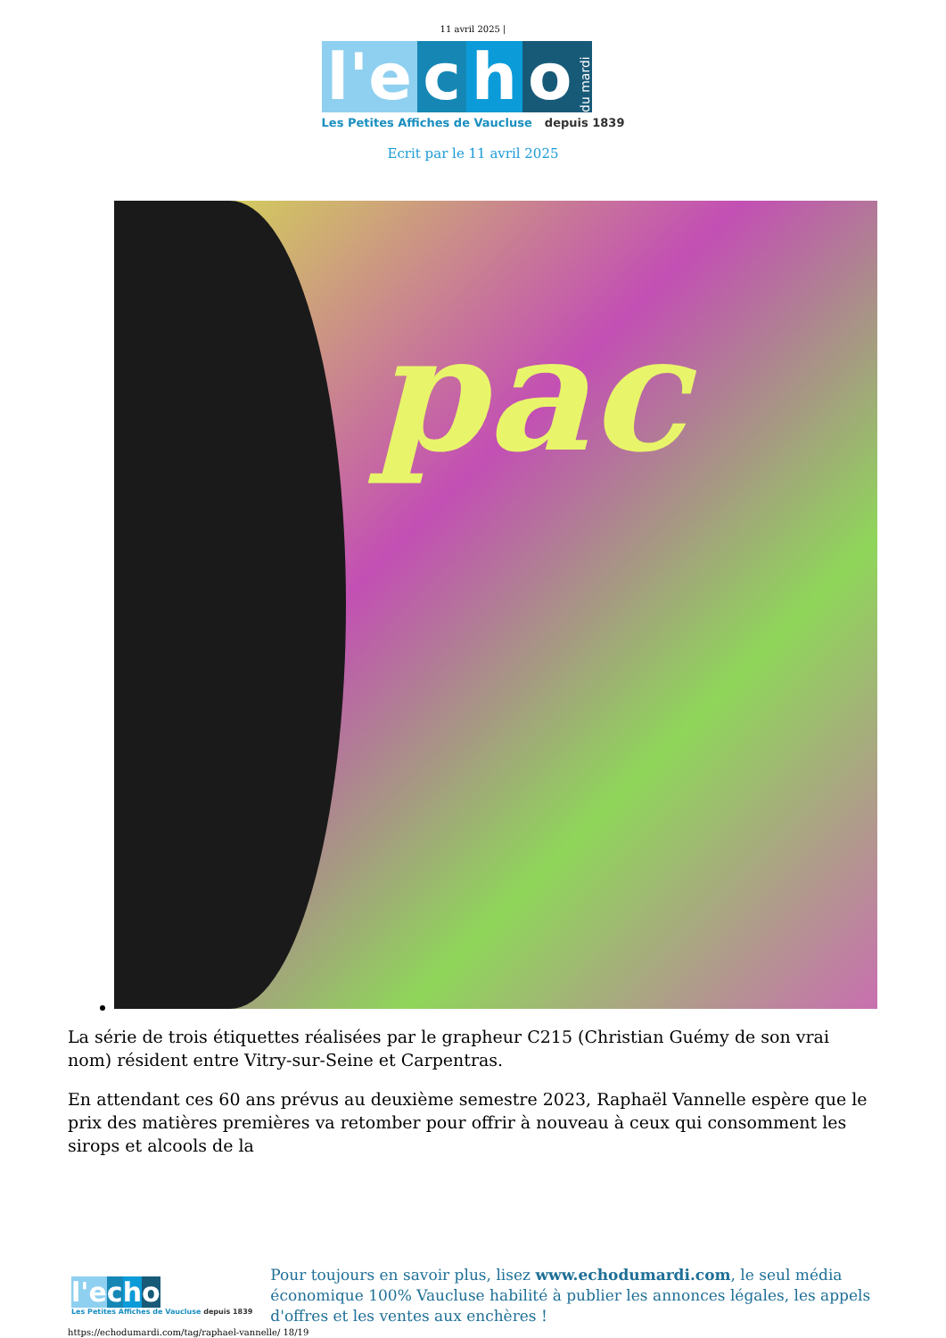11 avril 2025 |
l'e c h o du mardi
Les Petites Affiches de Vaucluse depuis 1839
Ecrit par le 11 avril 2025
pac
La série de trois étiquettes réalisées par le grapheur C215 (Christian Guémy de son vrai nom) résident entre Vitry-sur-Seine et Carpentras.
En attendant ces 60 ans prévus au deuxième semestre 2023, Raphaël Vannelle espère que le prix des matières premières va retomber pour offrir à nouveau à ceux qui consomment les sirops et alcools de la
l'e cho
Les Petites Affiches de Vaucluse depuis 1839
Pour toujours en savoir plus, lisez www.echodumardi.com, le seul média économique 100% Vaucluse habilité à publier les annonces légales, les appels d'offres et les ventes aux enchères !
https://echodumardi.com/tag/raphael-vannelle/ 18/19